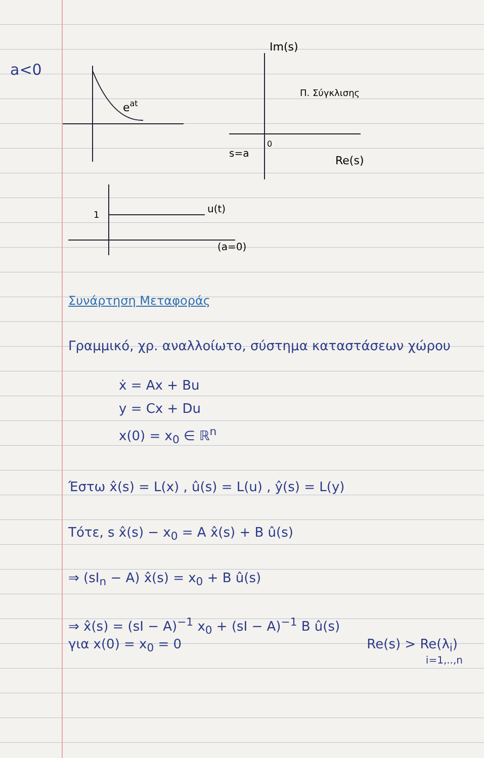a<0
eat
Im(s)
Π. Σύγκλισης
0
s=a
Re(s)
1
u(t)
(a=0)
Συνάρτηση Μεταφοράς
Γραμμικό, χρ. αναλλοίωτο, σύστημα καταστάσεων χώρου
ẋ = Ax + Bu
y = Cx + Du
x(0) = x<sub>0</sub> ∈ ℝ<sup>n</sup>
Έστω x̂(s) = L(x) , û(s) = L(u) , ŷ(s) = L(y)
Τότε, s x̂(s) − x<sub>0</sub> = A x̂(s) + B û(s)
⇒ (sI<sub>n</sub> − A) x̂(s) = x<sub>0</sub> + B û(s)
⇒ x̂(s) = (sI − A)<sup>−1</sup> x<sub>0</sub> + (sI − A)<sup>−1</sup> B û(s)
για x(0) = x<sub>0</sub> = 0 Re(s) > Re(λ<sub>i</sub>)
i=1,..,n